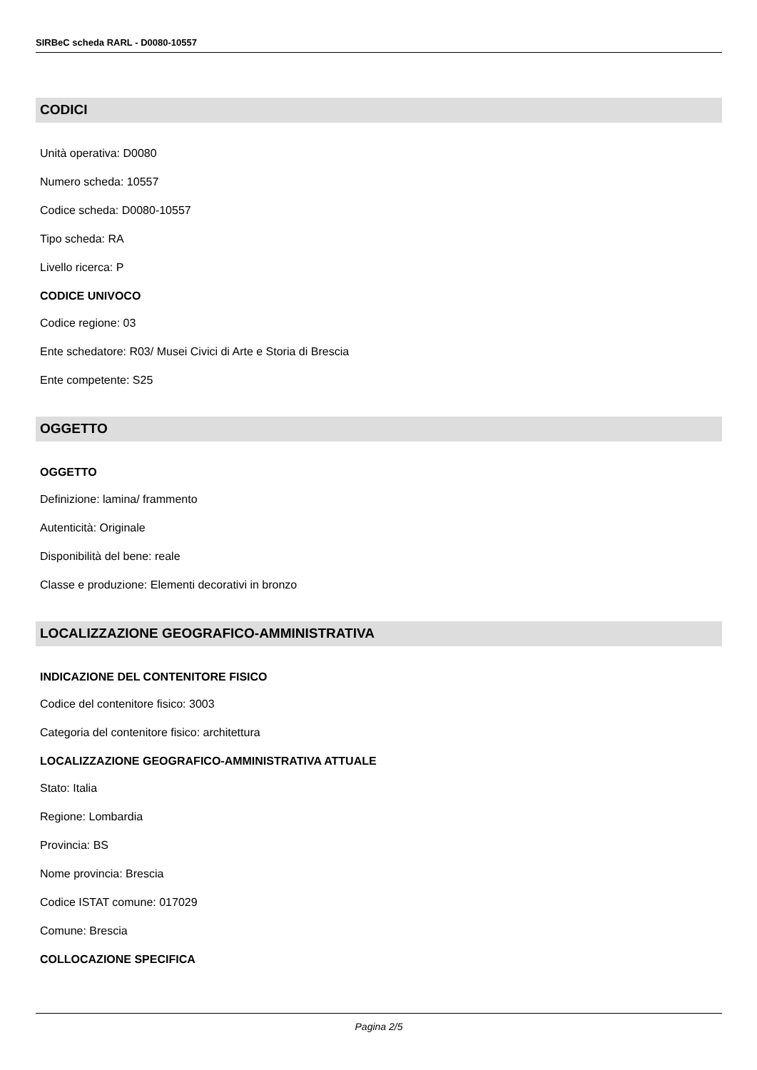SIRBeC scheda RARL - D0080-10557
CODICI
Unità operativa: D0080
Numero scheda: 10557
Codice scheda: D0080-10557
Tipo scheda: RA
Livello ricerca: P
CODICE UNIVOCO
Codice regione: 03
Ente schedatore: R03/ Musei Civici di Arte e Storia di Brescia
Ente competente: S25
OGGETTO
OGGETTO
Definizione: lamina/ frammento
Autenticità: Originale
Disponibilità del bene: reale
Classe e produzione: Elementi decorativi in bronzo
LOCALIZZAZIONE GEOGRAFICO-AMMINISTRATIVA
INDICAZIONE DEL CONTENITORE FISICO
Codice del contenitore fisico: 3003
Categoria del contenitore fisico: architettura
LOCALIZZAZIONE GEOGRAFICO-AMMINISTRATIVA ATTUALE
Stato: Italia
Regione: Lombardia
Provincia: BS
Nome provincia: Brescia
Codice ISTAT comune: 017029
Comune: Brescia
COLLOCAZIONE SPECIFICA
Pagina 2/5